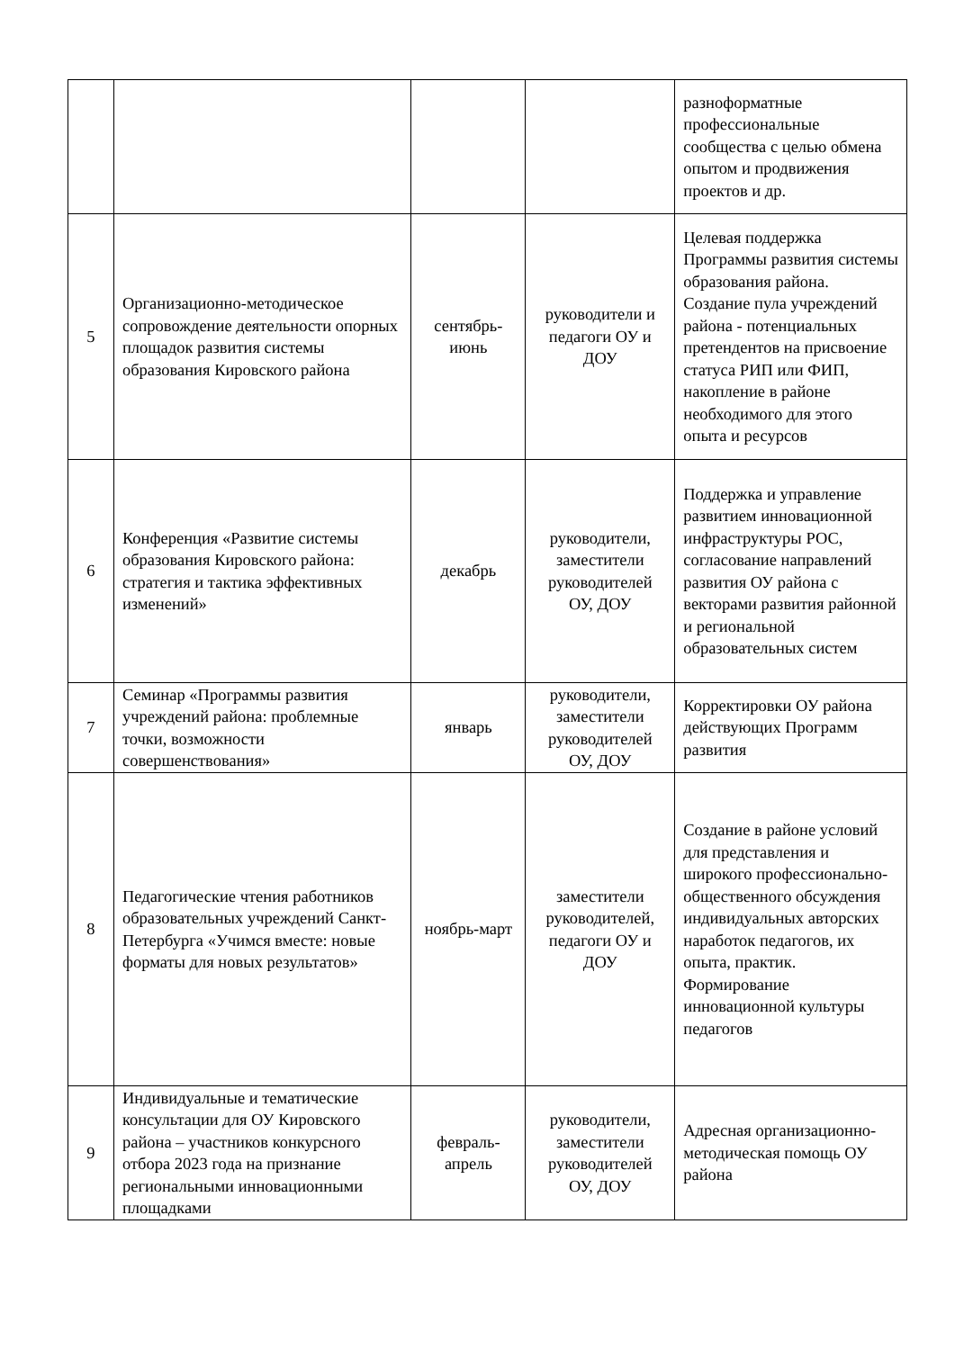| | | | | разноформатные профессиональные сообщества с целью обмена опытом и продвижения проектов и др. |
| 5 | Организационно-методическое сопровождение деятельности опорных площадок развития системы образования Кировского района | сентябрь-июнь | руководители и педагоги ОУ и ДОУ | Целевая поддержка Программы развития системы образования района. Создание пула учреждений района - потенциальных претендентов на присвоение статуса РИП или ФИП, накопление в районе необходимого для этого опыта и ресурсов |
| 6 | Конференция «Развитие системы образования Кировского района: стратегия и тактика эффективных изменений» | декабрь | руководители, заместители руководителей ОУ, ДОУ | Поддержка и управление развитием инновационной инфраструктуры РОС, согласование направлений развития ОУ района с векторами развития районной и региональной образовательных систем |
| 7 | Семинар «Программы развития учреждений района: проблемные точки, возможности совершенствования» | январь | руководители, заместители руководителей ОУ, ДОУ | Корректировки ОУ района действующих Программ развития |
| 8 | Педагогические чтения работников образовательных учреждений Санкт-Петербурга «Учимся вместе: новые форматы для новых результатов» | ноябрь-март | заместители руководителей, педагоги ОУ и ДОУ | Создание в районе условий для представления и широкого профессионально-общественного обсуждения индивидуальных авторских наработок педагогов, их опыта, практик. Формирование инновационной культуры педагогов |
| 9 | Индивидуальные и тематические консультации для ОУ Кировского района – участников конкурсного отбора 2023 года на признание региональными инновационными площадками | февраль-апрель | руководители, заместители руководителей ОУ, ДОУ | Адресная организационно-методическая помощь ОУ района |